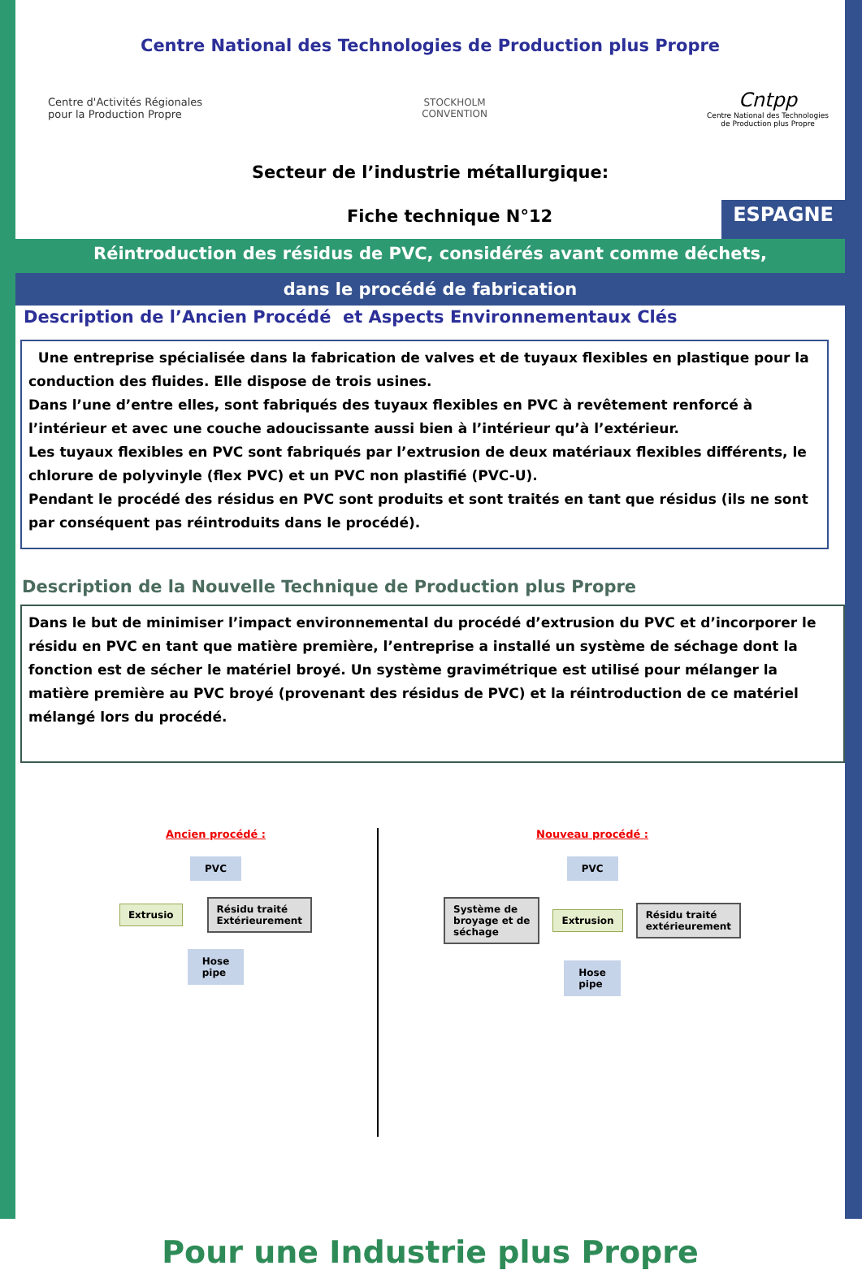Centre National des Technologies de Production plus Propre
Centre d'Activités Régionales
pour la Production Propre
STOCKHOLM
CONVENTION
Cntpp
Centre National des Technologies
de Production plus Propre
Secteur de l’industrie métallurgique:
Fiche technique N°12
ESPAGNE
Réintroduction des résidus de PVC, considérés avant comme déchets,
dans le procédé de fabrication
Description de l’Ancien Procédé et Aspects Environnementaux Clés
Une entreprise spécialisée dans la fabrication de valves et de tuyaux flexibles en plastique pour la conduction des fluides. Elle dispose de trois usines.
Dans l’une d’entre elles, sont fabriqués des tuyaux flexibles en PVC à revêtement renforcé à l’intérieur et avec une couche adoucissante aussi bien à l’intérieur qu’à l’extérieur.
Les tuyaux flexibles en PVC sont fabriqués par l’extrusion de deux matériaux flexibles différents, le chlorure de polyvinyle (flex PVC) et un PVC non plastifié (PVC-U).
Pendant le procédé des résidus en PVC sont produits et sont traités en tant que résidus (ils ne sont par conséquent pas réintroduits dans le procédé).
Description de la Nouvelle Technique de Production plus Propre
Dans le but de minimiser l’impact environnemental du procédé d’extrusion du PVC et d’incorporer le résidu en PVC en tant que matière première, l’entreprise a installé un système de séchage dont la fonction est de sécher le matériel broyé. Un système gravimétrique est utilisé pour mélanger la matière première au PVC broyé (provenant des résidus de PVC) et la réintroduction de ce matériel mélangé lors du procédé.
Ancien procédé :
PVC
Extrusio
Résidu traité
Extérieurement
Hose
pipe
Nouveau procédé :
PVC
Système de
broyage et de
séchage
Extrusion
Résidu traité
extérieurement
Hose
pipe
Pour une Industrie plus Propre